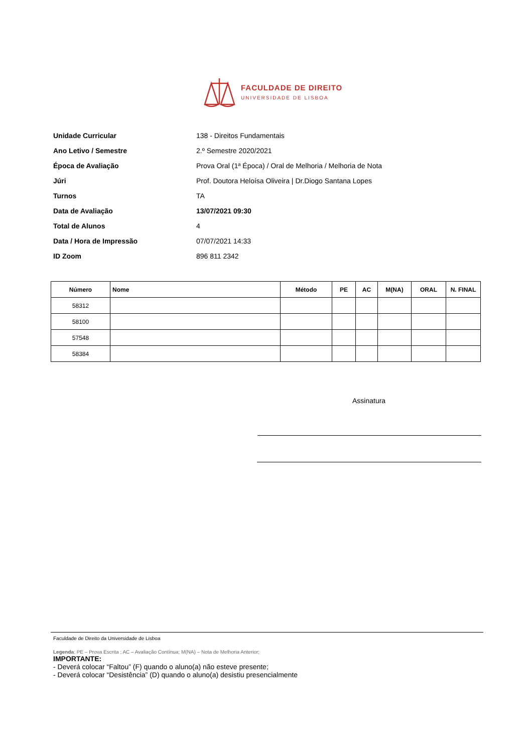FACULDADE DE DIREITO
UNIVERSIDADE DE LISBOA
Unidade Curricular 138 - Direitos Fundamentais
Ano Letivo / Semestre 2.º Semestre 2020/2021
Época de Avaliação Prova Oral (1ª Época) / Oral de Melhoria / Melhoria de Nota
Júri Prof. Doutora Heloísa Oliveira | Dr.Diogo Santana Lopes
Turnos TA
Data de Avaliação 13/07/2021 09:30
Total de Alunos 4
Data / Hora de Impressão 07/07/2021 14:33
ID Zoom 896 811 2342
| Número | Nome | Método | PE | AC | M(NA) | ORAL | N. FINAL |
| --- | --- | --- | --- | --- | --- | --- | --- |
| 58312 | | | | | | | |
| 58100 | | | | | | | |
| 57548 | | | | | | | |
| 58384 | | | | | | | |
Assinatura
Faculdade de Direito da Universidade de Lisboa
Legenda: PE – Prova Escrita ; AC – Avaliação Contínua; M(NA) – Nota de Melhoria Anterior;
IMPORTANTE:
- Deverá colocar “Faltou” (F) quando o aluno(a) não esteve presente;
- Deverá colocar “Desistência” (D) quando o aluno(a) desistiu presencialmente